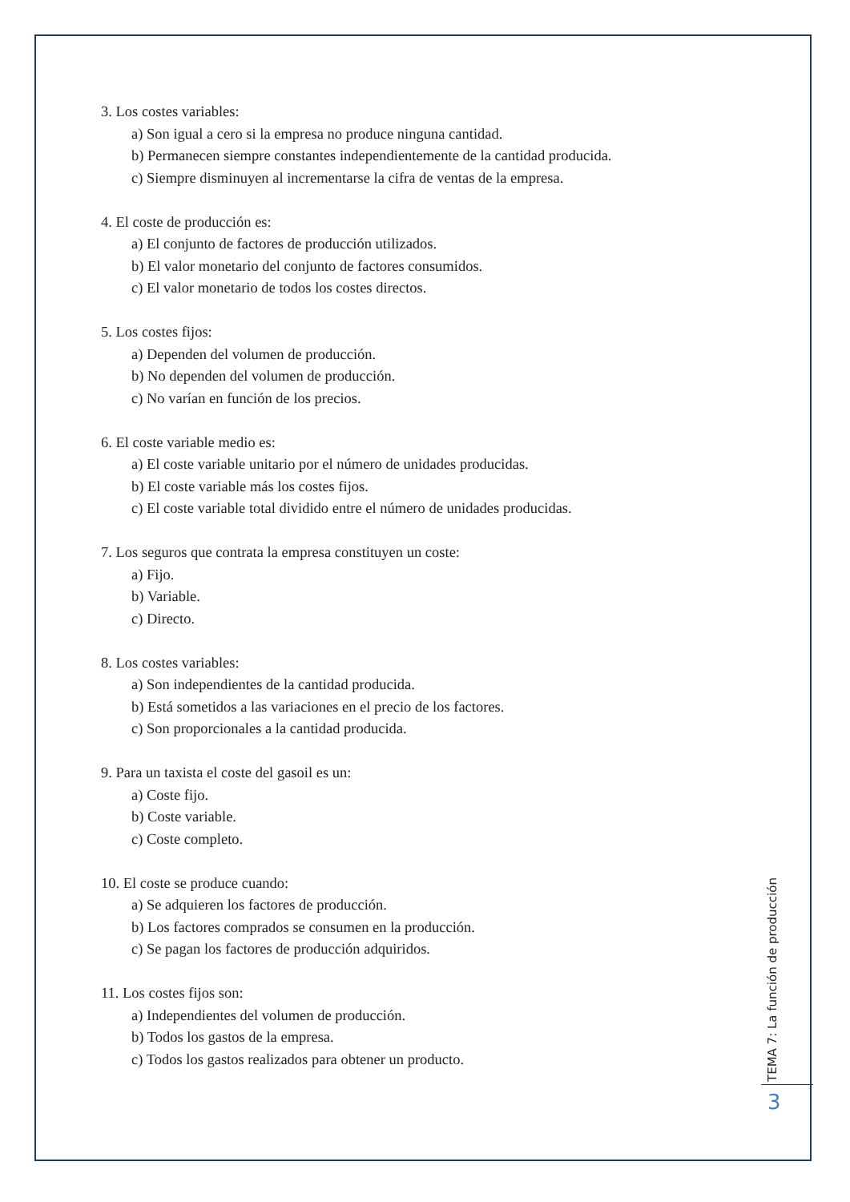3. Los costes variables:
a) Son igual a cero si la empresa no produce ninguna cantidad.
b) Permanecen siempre constantes independientemente de la cantidad producida.
c) Siempre disminuyen al incrementarse la cifra de ventas de la empresa.
4. El coste de producción es:
a) El conjunto de factores de producción utilizados.
b) El valor monetario del conjunto de factores consumidos.
c) El valor monetario de todos los costes directos.
5. Los costes fijos:
a) Dependen del volumen de producción.
b) No dependen del volumen de producción.
c) No varían en función de los precios.
6. El coste variable medio es:
a) El coste variable unitario por el número de unidades producidas.
b) El coste variable más los costes fijos.
c) El coste variable total dividido entre el número de unidades producidas.
7. Los seguros que contrata la empresa constituyen un coste:
a) Fijo.
b) Variable.
c) Directo.
8. Los costes variables:
a) Son independientes de la cantidad producida.
b) Está sometidos a las variaciones en el precio de los factores.
c) Son proporcionales a la cantidad producida.
9. Para un taxista el coste del gasoil es un:
a) Coste fijo.
b) Coste variable.
c) Coste completo.
10. El coste se produce cuando:
a) Se adquieren los factores de producción.
b) Los factores comprados se consumen en la producción.
c) Se pagan los factores de producción adquiridos.
11. Los costes fijos son:
a) Independientes del volumen de producción.
b) Todos los gastos de la empresa.
c) Todos los gastos realizados para obtener un producto.
TEMA 7: La función de producción
3